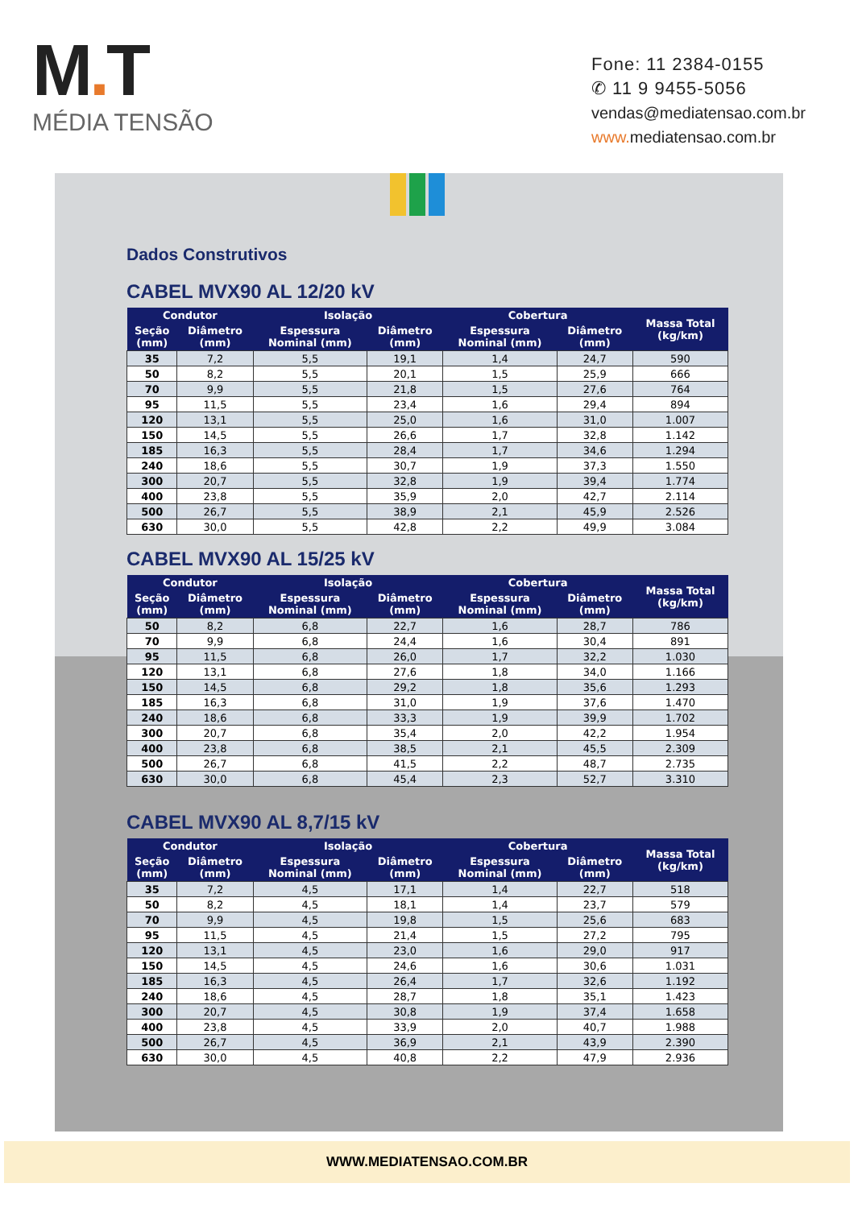M. T
MÉDIA TENSÃO
Fone: 11 2384-0155
✆ 11 9 9455-5056
vendas@mediatensao.com.br
www. mediatensao.com.br
Dados Construtivos
CABEL MVX90 AL 12/20 kV
| Condutor | | Isolação | | Cobertura | | Massa Total (kg/km) |
| --- | --- | --- | --- | --- | --- | --- |
| Seção (mm) | Diâmetro (mm) | Espessura Nominal (mm) | Diâmetro (mm) | Espessura Nominal (mm) | Diâmetro (mm) | |
| 35 | 7,2 | 5,5 | 19,1 | 1,4 | 24,7 | 590 |
| 50 | 8,2 | 5,5 | 20,1 | 1,5 | 25,9 | 666 |
| 70 | 9,9 | 5,5 | 21,8 | 1,5 | 27,6 | 764 |
| 95 | 11,5 | 5,5 | 23,4 | 1,6 | 29,4 | 894 |
| 120 | 13,1 | 5,5 | 25,0 | 1,6 | 31,0 | 1.007 |
| 150 | 14,5 | 5,5 | 26,6 | 1,7 | 32,8 | 1.142 |
| 185 | 16,3 | 5,5 | 28,4 | 1,7 | 34,6 | 1.294 |
| 240 | 18,6 | 5,5 | 30,7 | 1,9 | 37,3 | 1.550 |
| 300 | 20,7 | 5,5 | 32,8 | 1,9 | 39,4 | 1.774 |
| 400 | 23,8 | 5,5 | 35,9 | 2,0 | 42,7 | 2.114 |
| 500 | 26,7 | 5,5 | 38,9 | 2,1 | 45,9 | 2.526 |
| 630 | 30,0 | 5,5 | 42,8 | 2,2 | 49,9 | 3.084 |
CABEL MVX90 AL 15/25 kV
| Condutor | | Isolação | | Cobertura | | Massa Total (kg/km) |
| --- | --- | --- | --- | --- | --- | --- |
| Seção (mm) | Diâmetro (mm) | Espessura Nominal (mm) | Diâmetro (mm) | Espessura Nominal (mm) | Diâmetro (mm) | |
| 50 | 8,2 | 6,8 | 22,7 | 1,6 | 28,7 | 786 |
| 70 | 9,9 | 6,8 | 24,4 | 1,6 | 30,4 | 891 |
| 95 | 11,5 | 6,8 | 26,0 | 1,7 | 32,2 | 1.030 |
| 120 | 13,1 | 6,8 | 27,6 | 1,8 | 34,0 | 1.166 |
| 150 | 14,5 | 6,8 | 29,2 | 1,8 | 35,6 | 1.293 |
| 185 | 16,3 | 6,8 | 31,0 | 1,9 | 37,6 | 1.470 |
| 240 | 18,6 | 6,8 | 33,3 | 1,9 | 39,9 | 1.702 |
| 300 | 20,7 | 6,8 | 35,4 | 2,0 | 42,2 | 1.954 |
| 400 | 23,8 | 6,8 | 38,5 | 2,1 | 45,5 | 2.309 |
| 500 | 26,7 | 6,8 | 41,5 | 2,2 | 48,7 | 2.735 |
| 630 | 30,0 | 6,8 | 45,4 | 2,3 | 52,7 | 3.310 |
CABEL MVX90 AL 8,7/15 kV
| Condutor | | Isolação | | Cobertura | | Massa Total (kg/km) |
| --- | --- | --- | --- | --- | --- | --- |
| Seção (mm) | Diâmetro (mm) | Espessura Nominal (mm) | Diâmetro (mm) | Espessura Nominal (mm) | Diâmetro (mm) | |
| 35 | 7,2 | 4,5 | 17,1 | 1,4 | 22,7 | 518 |
| 50 | 8,2 | 4,5 | 18,1 | 1,4 | 23,7 | 579 |
| 70 | 9,9 | 4,5 | 19,8 | 1,5 | 25,6 | 683 |
| 95 | 11,5 | 4,5 | 21,4 | 1,5 | 27,2 | 795 |
| 120 | 13,1 | 4,5 | 23,0 | 1,6 | 29,0 | 917 |
| 150 | 14,5 | 4,5 | 24,6 | 1,6 | 30,6 | 1.031 |
| 185 | 16,3 | 4,5 | 26,4 | 1,7 | 32,6 | 1.192 |
| 240 | 18,6 | 4,5 | 28,7 | 1,8 | 35,1 | 1.423 |
| 300 | 20,7 | 4,5 | 30,8 | 1,9 | 37,4 | 1.658 |
| 400 | 23,8 | 4,5 | 33,9 | 2,0 | 40,7 | 1.988 |
| 500 | 26,7 | 4,5 | 36,9 | 2,1 | 43,9 | 2.390 |
| 630 | 30,0 | 4,5 | 40,8 | 2,2 | 47,9 | 2.936 |
WWW.MEDIATENSAO.COM.BR